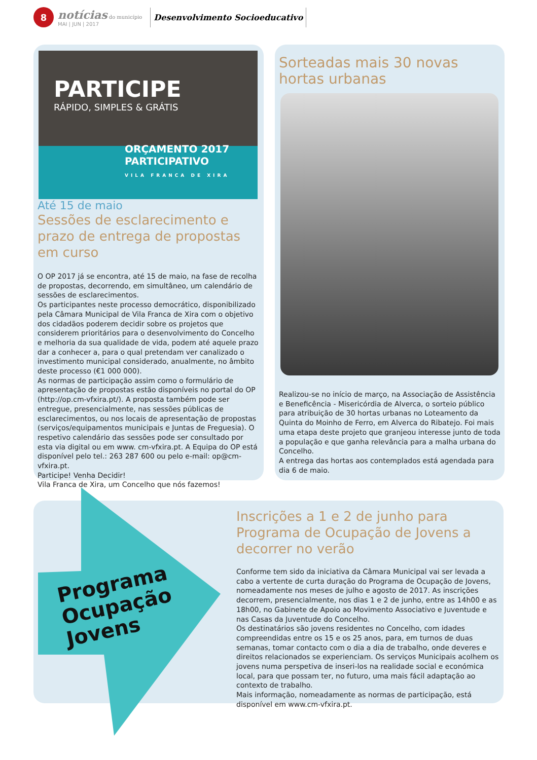8
notícias do município
MAI | JUN | 2017
Desenvolvimento Socioeducativo
PARTICIPE
RÁPIDO, SIMPLES & GRÁTIS
ORÇAMENTO 2017
PARTICIPATIVO
VILA FRANCA DE XIRA
Até 15 de maio
Sessões de esclarecimento e prazo de entrega de propostas em curso
O OP 2017 já se encontra, até 15 de maio, na fase de recolha de propostas, decorrendo, em simultâneo, um calendário de sessões de esclarecimentos.
Os participantes neste processo democrático, disponibilizado pela Câmara Municipal de Vila Franca de Xira com o objetivo dos cidadãos poderem decidir sobre os projetos que considerem prioritários para o desenvolvimento do Concelho e melhoria da sua qualidade de vida, podem até aquele prazo dar a conhecer a, para o qual pretendam ver canalizado o investimento municipal considerado, anualmente, no âmbito deste processo (€1 000 000).
As normas de participação assim como o formulário de apresentação de propostas estão disponíveis no portal do OP (http://op.cm-vfxira.pt/). A proposta também pode ser entregue, presencialmente, nas sessões públicas de esclarecimentos, ou nos locais de apresentação de propostas (serviços/equipamentos municipais e Juntas de Freguesia). O respetivo calendário das sessões pode ser consultado por esta via digital ou em www. cm-vfxira.pt. A Equipa do OP está disponível pelo tel.: 263 287 600 ou pelo e-mail: op@cm-vfxira.pt.
Participe! Venha Decidir!
Vila Franca de Xira, um Concelho que nós fazemos!
Sorteadas mais 30 novas hortas urbanas
Realizou-se no início de março, na Associação de Assistência e Beneficência - Misericórdia de Alverca, o sorteio público para atribuição de 30 hortas urbanas no Loteamento da Quinta do Moinho de Ferro, em Alverca do Ribatejo. Foi mais uma etapa deste projeto que granjeou interesse junto de toda a população e que ganha relevância para a malha urbana do Concelho.
A entrega das hortas aos contemplados está agendada para dia 6 de maio.
Programa
Ocupação
Jovens
Inscrições a 1 e 2 de junho para Programa de Ocupação de Jovens a decorrer no verão
Conforme tem sido da iniciativa da Câmara Municipal vai ser levada a cabo a vertente de curta duração do Programa de Ocupação de Jovens, nomeadamente nos meses de julho e agosto de 2017. As inscrições decorrem, presencialmente, nos dias 1 e 2 de junho, entre as 14h00 e as 18h00, no Gabinete de Apoio ao Movimento Associativo e Juventude e nas Casas da Juventude do Concelho.
Os destinatários são jovens residentes no Concelho, com idades compreendidas entre os 15 e os 25 anos, para, em turnos de duas semanas, tomar contacto com o dia a dia de trabalho, onde deveres e direitos relacionados se experienciam. Os serviços Municipais acolhem os jovens numa perspetiva de inseri-los na realidade social e económica local, para que possam ter, no futuro, uma mais fácil adaptação ao contexto de trabalho.
Mais informação, nomeadamente as normas de participação, está disponível em www.cm-vfxira.pt.